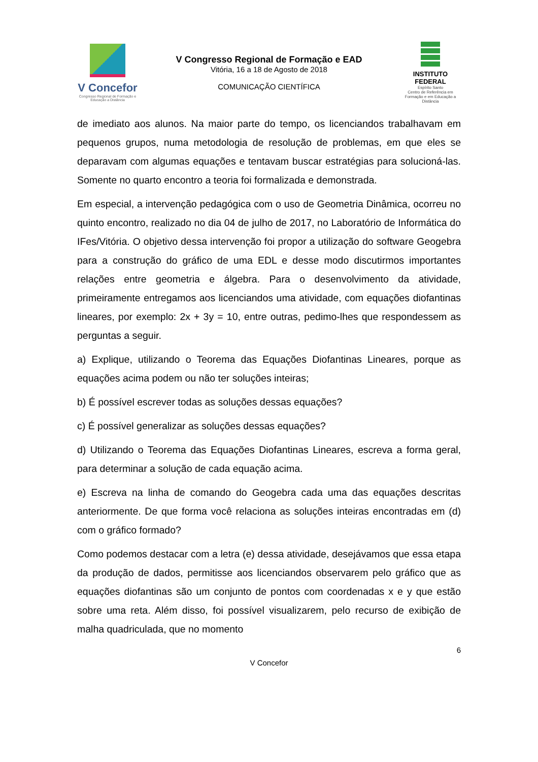V Concefor
Congresso Regional de Formação e Educação a Distância
V Congresso Regional de Formação e EAD
Vitória, 16 a 18 de Agosto de 2018
COMUNICAÇÃO CIENTÍFICA
INSTITUTO FEDERAL
Espírito Santo
Centro de Referência em Formação e em Educação a Distância
de imediato aos alunos. Na maior parte do tempo, os licenciandos trabalhavam em pequenos grupos, numa metodologia de resolução de problemas, em que eles se deparavam com algumas equações e tentavam buscar estratégias para solucioná-las. Somente no quarto encontro a teoria foi formalizada e demonstrada.
Em especial, a intervenção pedagógica com o uso de Geometria Dinâmica, ocorreu no quinto encontro, realizado no dia 04 de julho de 2017, no Laboratório de Informática do IFes/Vitória. O objetivo dessa intervenção foi propor a utilização do software Geogebra para a construção do gráfico de uma EDL e desse modo discutirmos importantes relações entre geometria e álgebra. Para o desenvolvimento da atividade, primeiramente entregamos aos licenciandos uma atividade, com equações diofantinas lineares, por exemplo: 2x + 3y = 10, entre outras, pedimo-lhes que respondessem as perguntas a seguir.
a) Explique, utilizando o Teorema das Equações Diofantinas Lineares, porque as equações acima podem ou não ter soluções inteiras;
b) É possível escrever todas as soluções dessas equações?
c) É possível generalizar as soluções dessas equações?
d) Utilizando o Teorema das Equações Diofantinas Lineares, escreva a forma geral, para determinar a solução de cada equação acima.
e) Escreva na linha de comando do Geogebra cada uma das equações descritas anteriormente. De que forma você relaciona as soluções inteiras encontradas em (d) com o gráfico formado?
Como podemos destacar com a letra (e) dessa atividade, desejávamos que essa etapa da produção de dados, permitisse aos licenciandos observarem pelo gráfico que as equações diofantinas são um conjunto de pontos com coordenadas x e y que estão sobre uma reta. Além disso, foi possível visualizarem, pelo recurso de exibição de malha quadriculada, que no momento
6
V Concefor